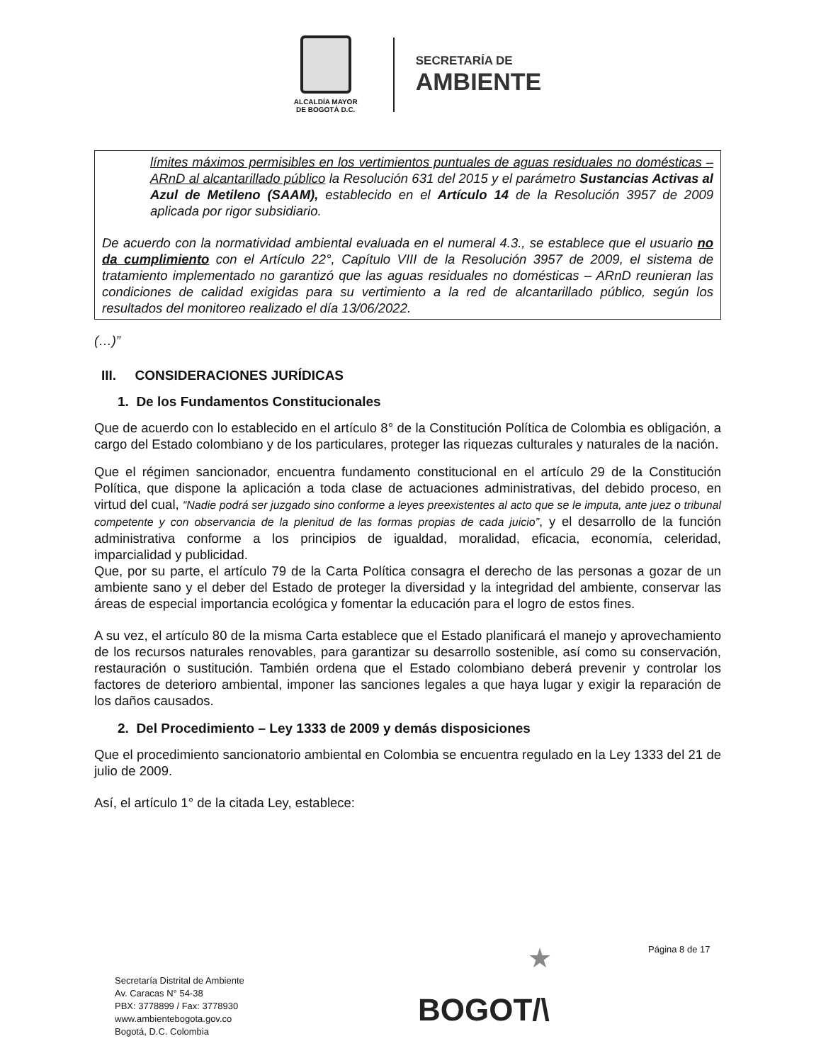ALCALDÍA MAYOR
DE BOGOTÁ D.C.
SECRETARÍA DE
AMBIENTE
límites máximos permisibles en los vertimientos puntuales de aguas residuales no domésticas – ARnD al alcantarillado público la Resolución 631 del 2015 y el parámetro Sustancias Activas al Azul de Metileno (SAAM), establecido en el Artículo 14 de la Resolución 3957 de 2009 aplicada por rigor subsidiario.
De acuerdo con la normatividad ambiental evaluada en el numeral 4.3., se establece que el usuario no da cumplimiento con el Artículo 22°, Capítulo VIII de la Resolución 3957 de 2009, el sistema de tratamiento implementado no garantizó que las aguas residuales no domésticas – ARnD reunieran las condiciones de calidad exigidas para su vertimiento a la red de alcantarillado público, según los resultados del monitoreo realizado el día 13/06/2022.
(…)”
III. CONSIDERACIONES JURÍDICAS
1. De los Fundamentos Constitucionales
Que de acuerdo con lo establecido en el artículo 8° de la Constitución Política de Colombia es obligación, a cargo del Estado colombiano y de los particulares, proteger las riquezas culturales y naturales de la nación.
Que el régimen sancionador, encuentra fundamento constitucional en el artículo 29 de la Constitución Política, que dispone la aplicación a toda clase de actuaciones administrativas, del debido proceso, en virtud del cual, “Nadie podrá ser juzgado sino conforme a leyes preexistentes al acto que se le imputa, ante juez o tribunal competente y con observancia de la plenitud de las formas propias de cada juicio”, y el desarrollo de la función administrativa conforme a los principios de igualdad, moralidad, eficacia, economía, celeridad, imparcialidad y publicidad.
Que, por su parte, el artículo 79 de la Carta Política consagra el derecho de las personas a gozar de un ambiente sano y el deber del Estado de proteger la diversidad y la integridad del ambiente, conservar las áreas de especial importancia ecológica y fomentar la educación para el logro de estos fines.
A su vez, el artículo 80 de la misma Carta establece que el Estado planificará el manejo y aprovechamiento de los recursos naturales renovables, para garantizar su desarrollo sostenible, así como su conservación, restauración o sustitución. También ordena que el Estado colombiano deberá prevenir y controlar los factores de deterioro ambiental, imponer las sanciones legales a que haya lugar y exigir la reparación de los daños causados.
2. Del Procedimiento – Ley 1333 de 2009 y demás disposiciones
Que el procedimiento sancionatorio ambiental en Colombia se encuentra regulado en la Ley 1333 del 21 de julio de 2009.
Así, el artículo 1° de la citada Ley, establece:
Página 8 de 17
Secretaría Distrital de Ambiente
Av. Caracas N° 54-38
PBX: 3778899 / Fax: 3778930
www.ambientebogota.gov.co
Bogotá, D.C. Colombia
★
BOGOT/\